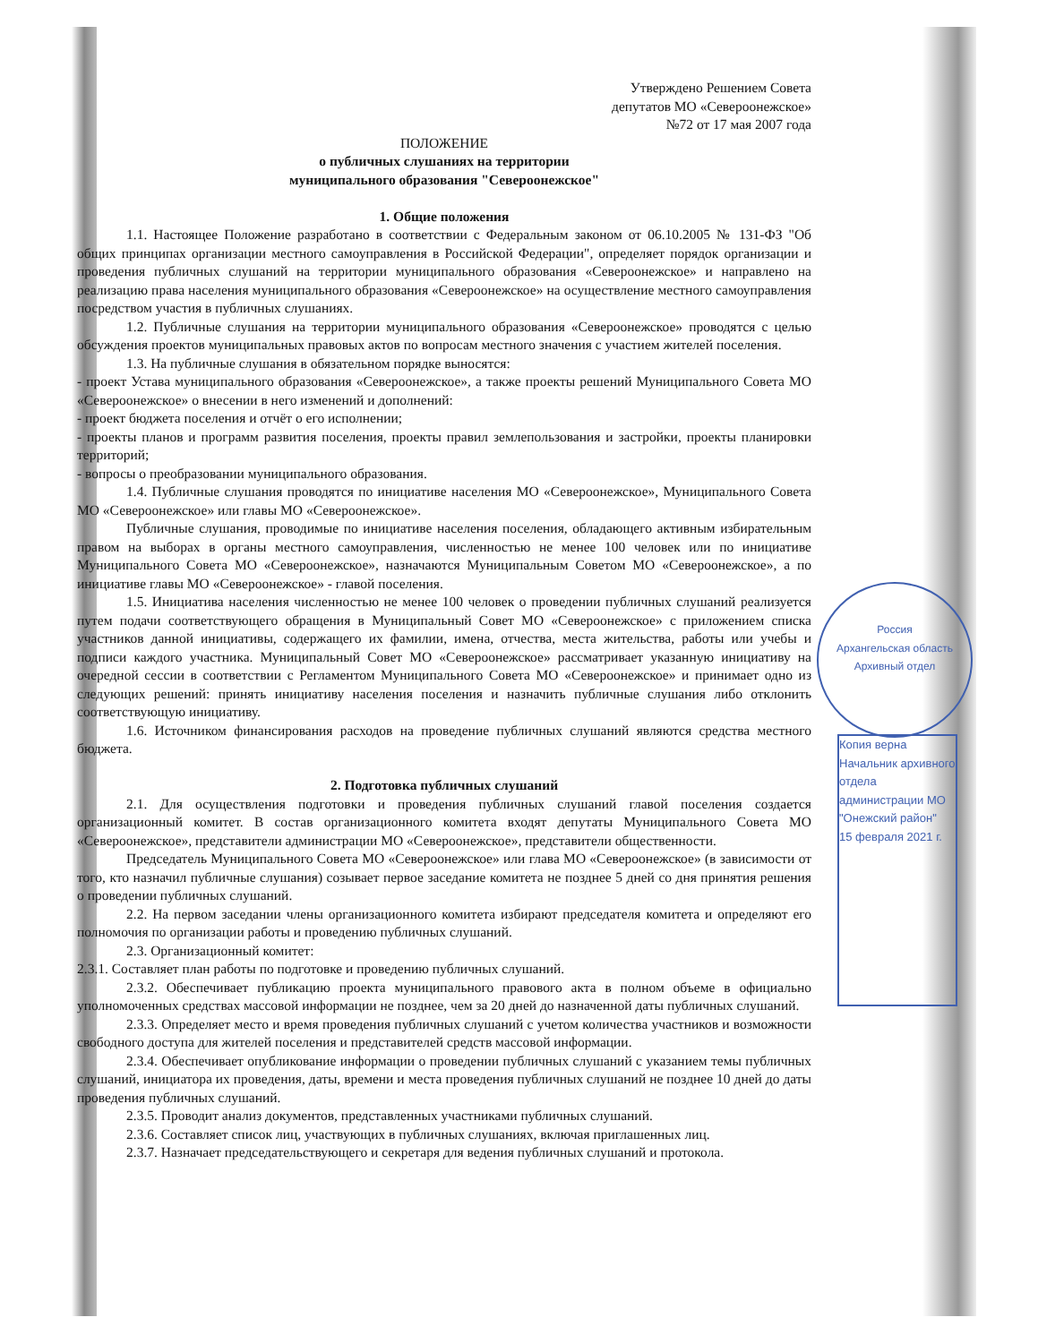Россия
Архангельская область
Архивный отдел
Копия верна
Начальник архивного отдела администрации МО "Онежский район"
15 февраля 2021 г.
Утверждено Решением Совета
депутатов МО «Североонежское»
№72 от 17 мая 2007 года
ПОЛОЖЕНИЕ
о публичных слушаниях на территории
муниципального образования "Североонежское"
1. Общие положения
1.1. Настоящее Положение разработано в соответствии с Федеральным законом от 06.10.2005 № 131-ФЗ "Об общих принципах организации местного самоуправления в Российской Федерации", определяет порядок организации и проведения публичных слушаний на территории муниципального образования «Североонежское» и направлено на реализацию права населения муниципального образования «Североонежское» на осуществление местного самоуправления посредством участия в публичных слушаниях.
1.2. Публичные слушания на территории муниципального образования «Североонежское» проводятся с целью обсуждения проектов муниципальных правовых актов по вопросам местного значения с участием жителей поселения.
1.3. На публичные слушания в обязательном порядке выносятся:
- проект Устава муниципального образования «Североонежское», а также проекты решений Муниципального Совета МО «Североонежское» о внесении в него изменений и дополнений:
- проект бюджета поселения и отчёт о его исполнении;
- проекты планов и программ развития поселения, проекты правил землепользования и застройки, проекты планировки территорий;
- вопросы о преобразовании муниципального образования.
1.4. Публичные слушания проводятся по инициативе населения МО «Североонежское», Муниципального Совета МО «Североонежское» или главы МО «Североонежское».
Публичные слушания, проводимые по инициативе населения поселения, обладающего активным избирательным правом на выборах в органы местного самоуправления, численностью не менее 100 человек или по инициативе Муниципального Совета МО «Североонежское», назначаются Муниципальным Советом МО «Североонежское», а по инициативе главы МО «Североонежское» - главой поселения.
1.5. Инициатива населения численностью не менее 100 человек о проведении публичных слушаний реализуется путем подачи соответствующего обращения в Муниципальный Совет МО «Североонежское» с приложением списка участников данной инициативы, содержащего их фамилии, имена, отчества, места жительства, работы или учебы и подписи каждого участника. Муниципальный Совет МО «Североонежское» рассматривает указанную инициативу на очередной сессии в соответствии с Регламентом Муниципального Совета МО «Североонежское» и принимает одно из следующих решений: принять инициативу населения поселения и назначить публичные слушания либо отклонить соответствующую инициативу.
1.6. Источником финансирования расходов на проведение публичных слушаний являются средства местного бюджета.
2. Подготовка публичных слушаний
2.1. Для осуществления подготовки и проведения публичных слушаний главой поселения создается организационный комитет. В состав организационного комитета входят депутаты Муниципального Совета МО «Североонежское», представители администрации МО «Североонежское», представители общественности.
Председатель Муниципального Совета МО «Североонежское» или глава МО «Североонежское» (в зависимости от того, кто назначил публичные слушания) созывает первое заседание комитета не позднее 5 дней со дня принятия решения о проведении публичных слушаний.
2.2. На первом заседании члены организационного комитета избирают председателя комитета и определяют его полномочия по организации работы и проведению публичных слушаний.
2.3. Организационный комитет:
2.3.1. Составляет план работы по подготовке и проведению публичных слушаний.
2.3.2. Обеспечивает публикацию проекта муниципального правового акта в полном объеме в официально уполномоченных средствах массовой информации не позднее, чем за 20 дней до назначенной даты публичных слушаний.
2.3.3. Определяет место и время проведения публичных слушаний с учетом количества участников и возможности свободного доступа для жителей поселения и представителей средств массовой информации.
2.3.4. Обеспечивает опубликование информации о проведении публичных слушаний с указанием темы публичных слушаний, инициатора их проведения, даты, времени и места проведения публичных слушаний не позднее 10 дней до даты проведения публичных слушаний.
2.3.5. Проводит анализ документов, представленных участниками публичных слушаний.
2.3.6. Составляет список лиц, участвующих в публичных слушаниях, включая приглашенных лиц.
2.3.7. Назначает председательствующего и секретаря для ведения публичных слушаний и протокола.